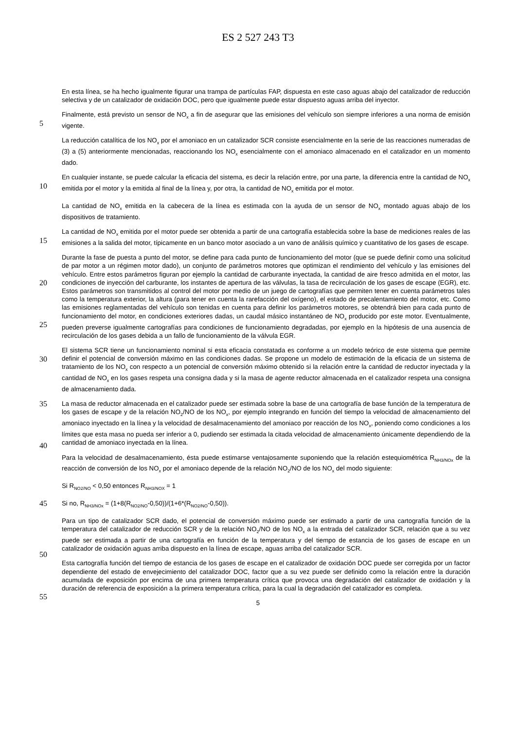ES 2 527 243 T3
En esta línea, se ha hecho igualmente figurar una trampa de partículas FAP, dispuesta en este caso aguas abajo del catalizador de reducción selectiva y de un catalizador de oxidación DOC, pero que igualmente puede estar dispuesto aguas arriba del inyector.
5
Finalmente, está previsto un sensor de NO<sub>x</sub> a fin de asegurar que las emisiones del vehículo son siempre inferiores a una norma de emisión vigente.
La reducción catalítica de los NO<sub>x</sub> por el amoniaco en un catalizador SCR consiste esencialmente en la serie de las reacciones numeradas de (3) a (5) anteriormente mencionadas, reaccionando los NO<sub>x</sub> esencialmente con el amoniaco almacenado en el catalizador en un momento dado.
10
En cualquier instante, se puede calcular la eficacia del sistema, es decir la relación entre, por una parte, la diferencia entre la cantidad de NO<sub>x</sub> emitida por el motor y la emitida al final de la línea y, por otra, la cantidad de NO<sub>x</sub> emitida por el motor.
La cantidad de NO<sub>x</sub> emitida en la cabecera de la línea es estimada con la ayuda de un sensor de NO<sub>x</sub> montado aguas abajo de los dispositivos de tratamiento.
15
La cantidad de NO<sub>x</sub> emitida por el motor puede ser obtenida a partir de una cartografía establecida sobre la base de mediciones reales de las emisiones a la salida del motor, típicamente en un banco motor asociado a un vano de análisis químico y cuantitativo de los gases de escape.
20
25
Durante la fase de puesta a punto del motor, se define para cada punto de funcionamiento del motor (que se puede definir como una solicitud de par motor a un régimen motor dado), un conjunto de parámetros motores que optimizan el rendimiento del vehículo y las emisiones del vehículo. Entre estos parámetros figuran por ejemplo la cantidad de carburante inyectada, la cantidad de aire fresco admitida en el motor, las condiciones de inyección del carburante, los instantes de apertura de las válvulas, la tasa de recirculación de los gases de escape (EGR), etc. Estos parámetros son transmitidos al control del motor por medio de un juego de cartografías que permiten tener en cuenta parámetros tales como la temperatura exterior, la altura (para tener en cuenta la rarefacción del oxígeno), el estado de precalentamiento del motor, etc. Como las emisiones reglamentadas del vehículo son tenidas en cuenta para definir los parámetros motores, se obtendrá bien para cada punto de funcionamiento del motor, en condiciones exteriores dadas, un caudal másico instantáneo de NO<sub>x</sub> producido por este motor. Eventualmente, pueden preverse igualmente cartografías para condiciones de funcionamiento degradadas, por ejemplo en la hipótesis de una ausencia de recirculación de los gases debida a un fallo de funcionamiento de la válvula EGR.
30
El sistema SCR tiene un funcionamiento nominal si esta eficacia constatada es conforme a un modelo teórico de este sistema que permite definir el potencial de conversión máximo en las condiciones dadas. Se propone un modelo de estimación de la eficacia de un sistema de tratamiento de los NO<sub>x</sub> con respecto a un potencial de conversión máximo obtenido si la relación entre la cantidad de reductor inyectada y la cantidad de NO<sub>x</sub> en los gases respeta una consigna dada y si la masa de agente reductor almacenada en el catalizador respeta una consigna de almacenamiento dada.
35
40
La masa de reductor almacenada en el catalizador puede ser estimada sobre la base de una cartografía de base función de la temperatura de los gases de escape y de la relación NO<sub>2</sub>/NO de los NO<sub>x</sub>, por ejemplo integrando en función del tiempo la velocidad de almacenamiento del amoniaco inyectado en la línea y la velocidad de desalmacenamiento del amoniaco por reacción de los NO<sub>x</sub>, poniendo como condiciones a los límites que esta masa no pueda ser inferior a 0, pudiendo ser estimada la citada velocidad de almacenamiento únicamente dependiendo de la cantidad de amoniaco inyectada en la línea.
Para la velocidad de desalmacenamiento, ésta puede estimarse ventajosamente suponiendo que la relación estequiométrica R<sub>NH3/NOx</sub> de la reacción de conversión de los NO<sub>x</sub> por el amoniaco depende de la relación NO<sub>2</sub>/NO de los NO<sub>x</sub> del modo siguiente:
Si R<sub>NO2/NO</sub> < 0,50 entonces R<sub>NH3/NOX</sub> = 1
45 Si no, R<sub>NH3/NOx</sub> = (1+8(R<sub>NO2/NO</sub>-0,50))/(1+6*(R<sub>NO2/NO</sub>-0,50)).
50
Para un tipo de catalizador SCR dado, el potencial de conversión máximo puede ser estimado a partir de una cartografía función de la temperatura del catalizador de reducción SCR y de la relación NO<sub>2</sub>/NO de los NO<sub>x</sub> a la entrada del catalizador SCR, relación que a su vez puede ser estimada a partir de una cartografía en función de la temperatura y del tiempo de estancia de los gases de escape en un catalizador de oxidación aguas arriba dispuesto en la línea de escape, aguas arriba del catalizador SCR.
55
Esta cartografía función del tiempo de estancia de los gases de escape en el catalizador de oxidación DOC puede ser corregida por un factor dependiente del estado de envejecimiento del catalizador DOC, factor que a su vez puede ser definido como la relación entre la duración acumulada de exposición por encima de una primera temperatura crítica que provoca una degradación del catalizador de oxidación y la duración de referencia de exposición a la primera temperatura crítica, para la cual la degradación del catalizador es completa.
5